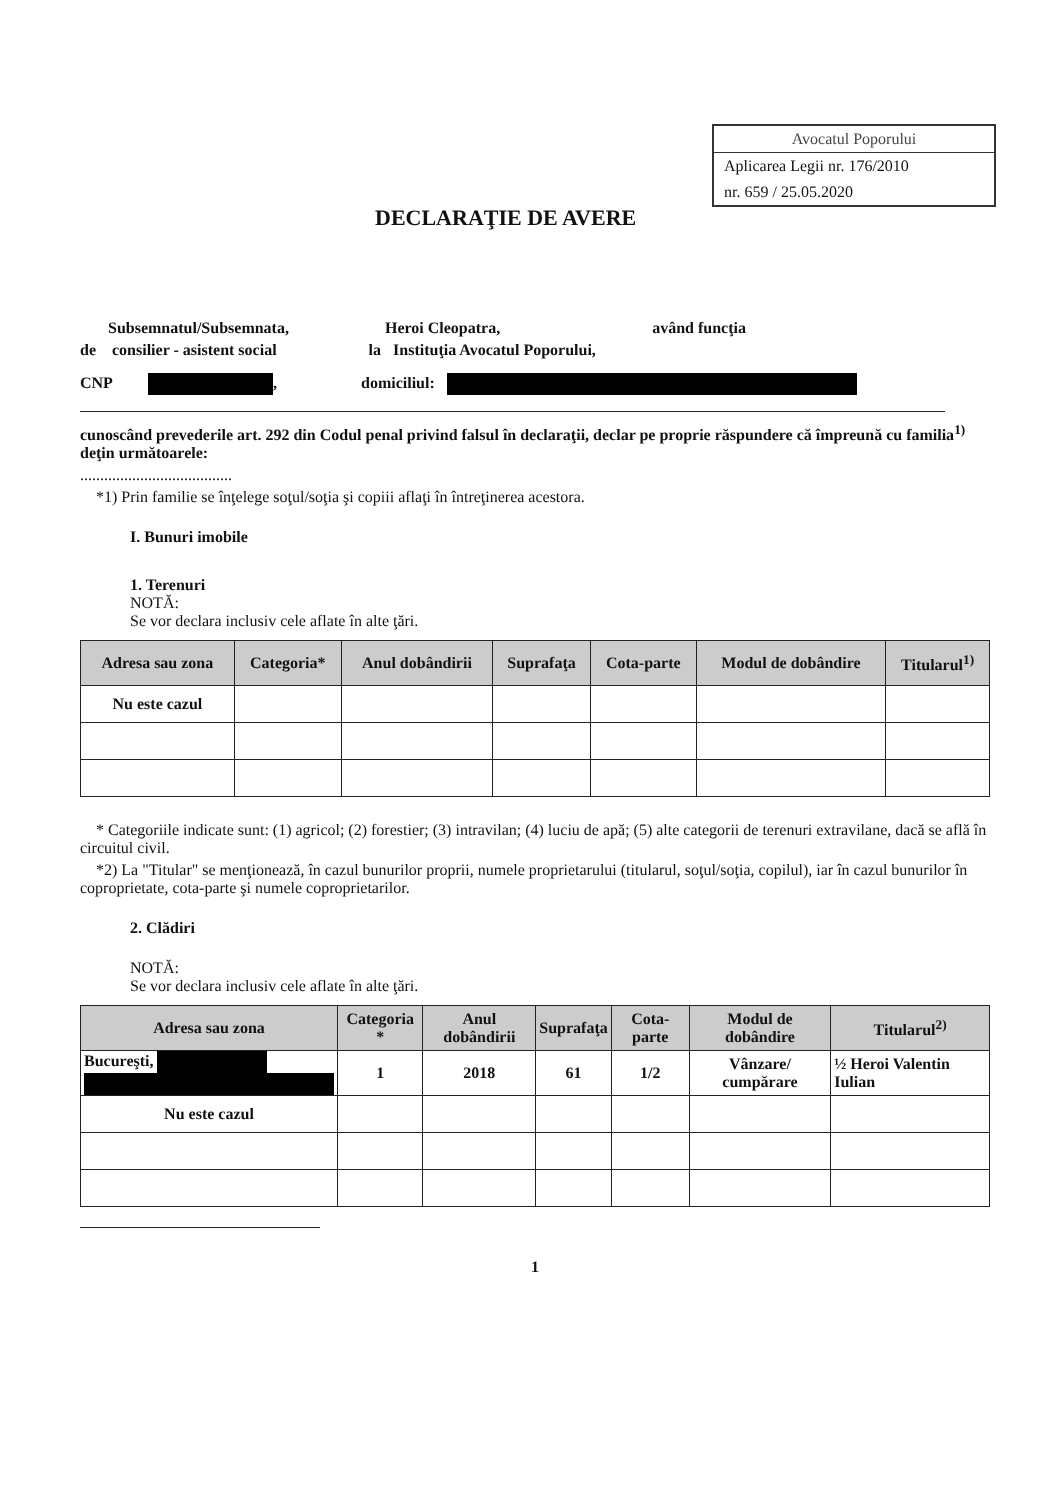Avocatul Poporului
Aplicarea Legii nr. 176/2010
nr. 659 / 25.05.2020
DECLARAŢIE DE AVERE
Subsemnatul/Subsemnata, Heroi Cleopatra, având funcţia
de consilier - asistent social la Instituţia Avocatul Poporului,
CNP , domiciliul:
cunoscând prevederile art. 292 din Codul penal privind falsul în declaraţii, declar pe proprie răspundere că împreună cu familia<sup>1)</sup> deţin următoarele:
......................................
*1) Prin familie se înţelege soţul/soţia şi copiii aflaţi în întreţinerea acestora.
I. Bunuri imobile
1. Terenuri
NOTĂ:
Se vor declara inclusiv cele aflate în alte ţări.
| Adresa sau zona | Categoria* | Anul dobândirii | Suprafaţa | Cota-parte | Modul de dobândire | Titularul<sup>1)</sup> |
| --- | --- | --- | --- | --- | --- | --- |
| Nu este cazul | | | | | | |
* Categoriile indicate sunt: (1) agricol; (2) forestier; (3) intravilan; (4) luciu de apă; (5) alte categorii de terenuri extravilane, dacă se află în circuitul civil.
*2) La "Titular" se menţionează, în cazul bunurilor proprii, numele proprietarului (titularul, soţul/soţia, copilul), iar în cazul bunurilor în coproprietate, cota-parte şi numele coproprietarilor.
2. Clădiri
NOTĂ:
Se vor declara inclusiv cele aflate în alte ţări.
| Adresa sau zona | Categoria * | Anul dobândirii | Suprafaţa | Cota-parte | Modul de dobândire | Titularul<sup>2)</sup> |
| --- | --- | --- | --- | --- | --- | --- |
| Bucureşti, | 1 | 2018 | 61 | 1/2 | Vânzare/ cumpărare | ½ Heroi Valentin Iulian |
| Nu este cazul | | | | | | |
1